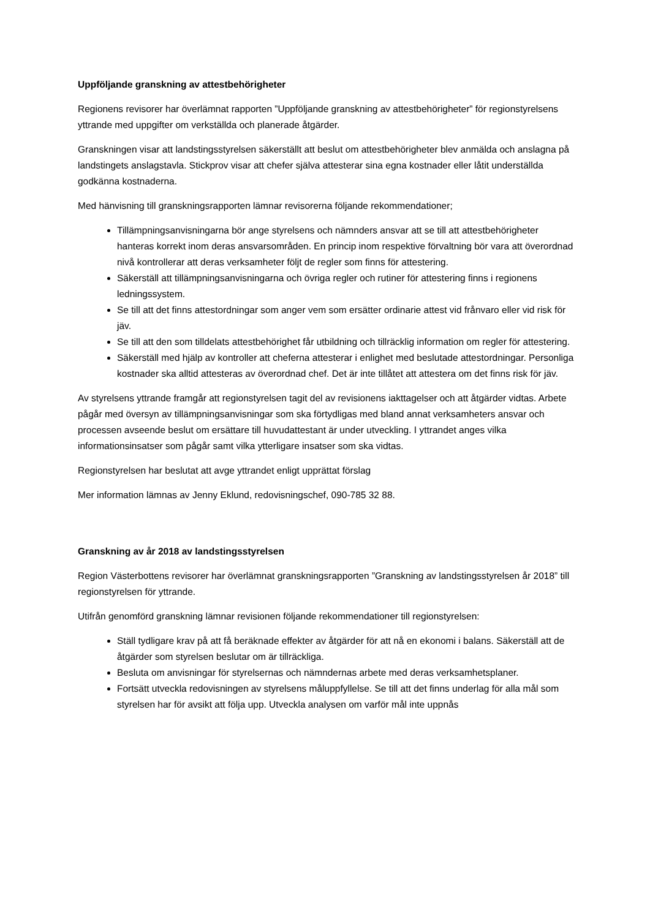Uppföljande granskning av attestbehörigheter
Regionens revisorer har överlämnat rapporten ”Uppföljande granskning av attestbehörigheter” för regionstyrelsens yttrande med uppgifter om verkställda och planerade åtgärder.
Granskningen visar att landstingsstyrelsen säkerställt att beslut om attestbehörigheter blev anmälda och anslagna på landstingets anslagstavla. Stickprov visar att chefer själva attesterar sina egna kostnader eller låtit underställda godkänna kostnaderna.
Med hänvisning till granskningsrapporten lämnar revisorerna följande rekommendationer;
Tillämpningsanvisningarna bör ange styrelsens och nämnders ansvar att se till att attestbehörigheter hanteras korrekt inom deras ansvarsområden. En princip inom respektive förvaltning bör vara att överordnad nivå kontrollerar att deras verksamheter följt de regler som finns för attestering.
Säkerställ att tillämpningsanvisningarna och övriga regler och rutiner för attestering finns i regionens ledningssystem.
Se till att det finns attestordningar som anger vem som ersätter ordinarie attest vid frånvaro eller vid risk för jäv.
Se till att den som tilldelats attestbehörighet får utbildning och tillräcklig information om regler för attestering.
Säkerställ med hjälp av kontroller att cheferna attesterar i enlighet med beslutade attestordningar. Personliga kostnader ska alltid attesteras av överordnad chef. Det är inte tillåtet att attestera om det finns risk för jäv.
Av styrelsens yttrande framgår att regionstyrelsen tagit del av revisionens iakttagelser och att åtgärder vidtas. Arbete pågår med översyn av tillämpningsanvisningar som ska förtydligas med bland annat verksamheters ansvar och processen avseende beslut om ersättare till huvudattestant är under utveckling. I yttrandet anges vilka informationsinsatser som pågår samt vilka ytterligare insatser som ska vidtas.
Regionstyrelsen har beslutat att avge yttrandet enligt upprättat förslag
Mer information lämnas av Jenny Eklund, redovisningschef, 090-785 32 88.
Granskning av år 2018 av landstingsstyrelsen
Region Västerbottens revisorer har överlämnat granskningsrapporten ”Granskning av landstingsstyrelsen år 2018” till regionstyrelsen för yttrande.
Utifrån genomförd granskning lämnar revisionen följande rekommendationer till regionstyrelsen:
Ställ tydligare krav på att få beräknade effekter av åtgärder för att nå en ekonomi i balans. Säkerställ att de åtgärder som styrelsen beslutar om är tillräckliga.
Besluta om anvisningar för styrelsernas och nämndernas arbete med deras verksamhetsplaner.
Fortsätt utveckla redovisningen av styrelsens måluppfyllelse. Se till att det finns underlag för alla mål som styrelsen har för avsikt att följa upp. Utveckla analysen om varför mål inte uppnås